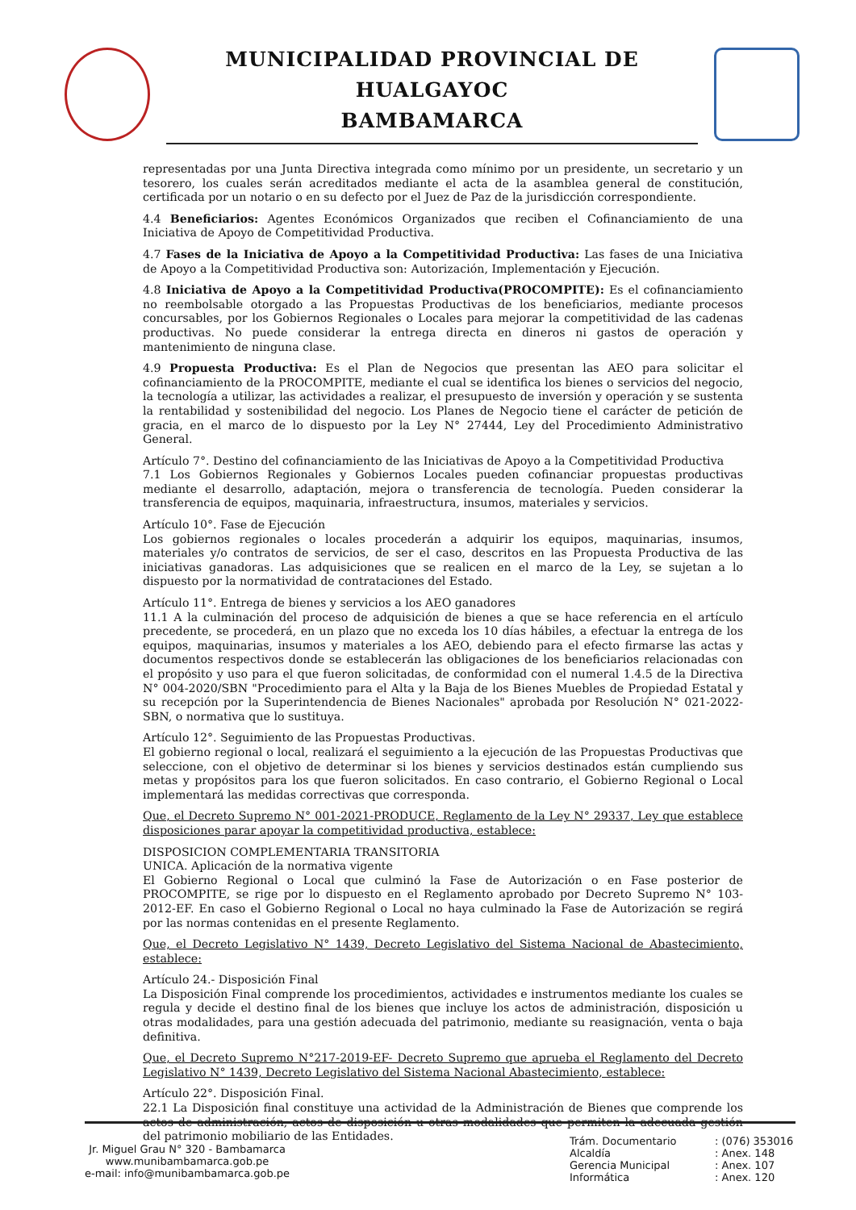MUNICIPALIDAD PROVINCIAL DE HUALGAYOC
BAMBAMARCA
representadas por una Junta Directiva integrada como mínimo por un presidente, un secretario y un tesorero, los cuales serán acreditados mediante el acta de la asamblea general de constitución, certificada por un notario o en su defecto por el Juez de Paz de la jurisdicción correspondiente.
4.4 Beneficiarios: Agentes Económicos Organizados que reciben el Cofinanciamiento de una Iniciativa de Apoyo de Competitividad Productiva.
4.7 Fases de la Iniciativa de Apoyo a la Competitividad Productiva: Las fases de una Iniciativa de Apoyo a la Competitividad Productiva son: Autorización, Implementación y Ejecución.
4.8 Iniciativa de Apoyo a la Competitividad Productiva(PROCOMPITE): Es el cofinanciamiento no reembolsable otorgado a las Propuestas Productivas de los beneficiarios, mediante procesos concursables, por los Gobiernos Regionales o Locales para mejorar la competitividad de las cadenas productivas. No puede considerar la entrega directa en dineros ni gastos de operación y mantenimiento de ninguna clase.
4.9 Propuesta Productiva: Es el Plan de Negocios que presentan las AEO para solicitar el cofinanciamiento de la PROCOMPITE, mediante el cual se identifica los bienes o servicios del negocio, la tecnología a utilizar, las actividades a realizar, el presupuesto de inversión y operación y se sustenta la rentabilidad y sostenibilidad del negocio. Los Planes de Negocio tiene el carácter de petición de gracia, en el marco de lo dispuesto por la Ley N° 27444, Ley del Procedimiento Administrativo General.
Artículo 7°. Destino del cofinanciamiento de las Iniciativas de Apoyo a la Competitividad Productiva
7.1 Los Gobiernos Regionales y Gobiernos Locales pueden cofinanciar propuestas productivas mediante el desarrollo, adaptación, mejora o transferencia de tecnología. Pueden considerar la transferencia de equipos, maquinaria, infraestructura, insumos, materiales y servicios.
Artículo 10°. Fase de Ejecución
Los gobiernos regionales o locales procederán a adquirir los equipos, maquinarias, insumos, materiales y/o contratos de servicios, de ser el caso, descritos en las Propuesta Productiva de las iniciativas ganadoras. Las adquisiciones que se realicen en el marco de la Ley, se sujetan a lo dispuesto por la normatividad de contrataciones del Estado.
Artículo 11°. Entrega de bienes y servicios a los AEO ganadores
11.1 A la culminación del proceso de adquisición de bienes a que se hace referencia en el artículo precedente, se procederá, en un plazo que no exceda los 10 días hábiles, a efectuar la entrega de los equipos, maquinarias, insumos y materiales a los AEO, debiendo para el efecto firmarse las actas y documentos respectivos donde se establecerán las obligaciones de los beneficiarios relacionadas con el propósito y uso para el que fueron solicitadas, de conformidad con el numeral 1.4.5 de la Directiva N° 004-2020/SBN "Procedimiento para el Alta y la Baja de los Bienes Muebles de Propiedad Estatal y su recepción por la Superintendencia de Bienes Nacionales" aprobada por Resolución N° 021-2022-SBN, o normativa que lo sustituya.
Artículo 12°. Seguimiento de las Propuestas Productivas.
El gobierno regional o local, realizará el seguimiento a la ejecución de las Propuestas Productivas que seleccione, con el objetivo de determinar si los bienes y servicios destinados están cumpliendo sus metas y propósitos para los que fueron solicitados. En caso contrario, el Gobierno Regional o Local implementará las medidas correctivas que corresponda.
Que, el Decreto Supremo N° 001-2021-PRODUCE, Reglamento de la Ley N° 29337, Ley que establece disposiciones parar apoyar la competitividad productiva, establece:
DISPOSICION COMPLEMENTARIA TRANSITORIA
UNICA. Aplicación de la normativa vigente
El Gobierno Regional o Local que culminó la Fase de Autorización o en Fase posterior de PROCOMPITE, se rige por lo dispuesto en el Reglamento aprobado por Decreto Supremo N° 103-2012-EF. En caso el Gobierno Regional o Local no haya culminado la Fase de Autorización se regirá por las normas contenidas en el presente Reglamento.
Que, el Decreto Legislativo N° 1439, Decreto Legislativo del Sistema Nacional de Abastecimiento, establece:
Artículo 24.- Disposición Final
La Disposición Final comprende los procedimientos, actividades e instrumentos mediante los cuales se regula y decide el destino final de los bienes que incluye los actos de administración, disposición u otras modalidades, para una gestión adecuada del patrimonio, mediante su reasignación, venta o baja definitiva.
Que, el Decreto Supremo N°217-2019-EF- Decreto Supremo que aprueba el Reglamento del Decreto Legislativo N° 1439, Decreto Legislativo del Sistema Nacional Abastecimiento, establece:
Artículo 22°. Disposición Final.
22.1 La Disposición final constituye una actividad de la Administración de Bienes que comprende los actos de administración, actos de disposición u otras modalidades que permiten la adecuada gestión del patrimonio mobiliario de las Entidades.
Jr. Miguel Grau N° 320 - Bambamarca
www.munibambamarca.gob.pe
e-mail: info@munibambamarca.gob.pe
Trám. Documentario: (076) 353016 Alcaldía: Anex. 148 Gerencia Municipal: Anex. 107 Informática: Anex. 120